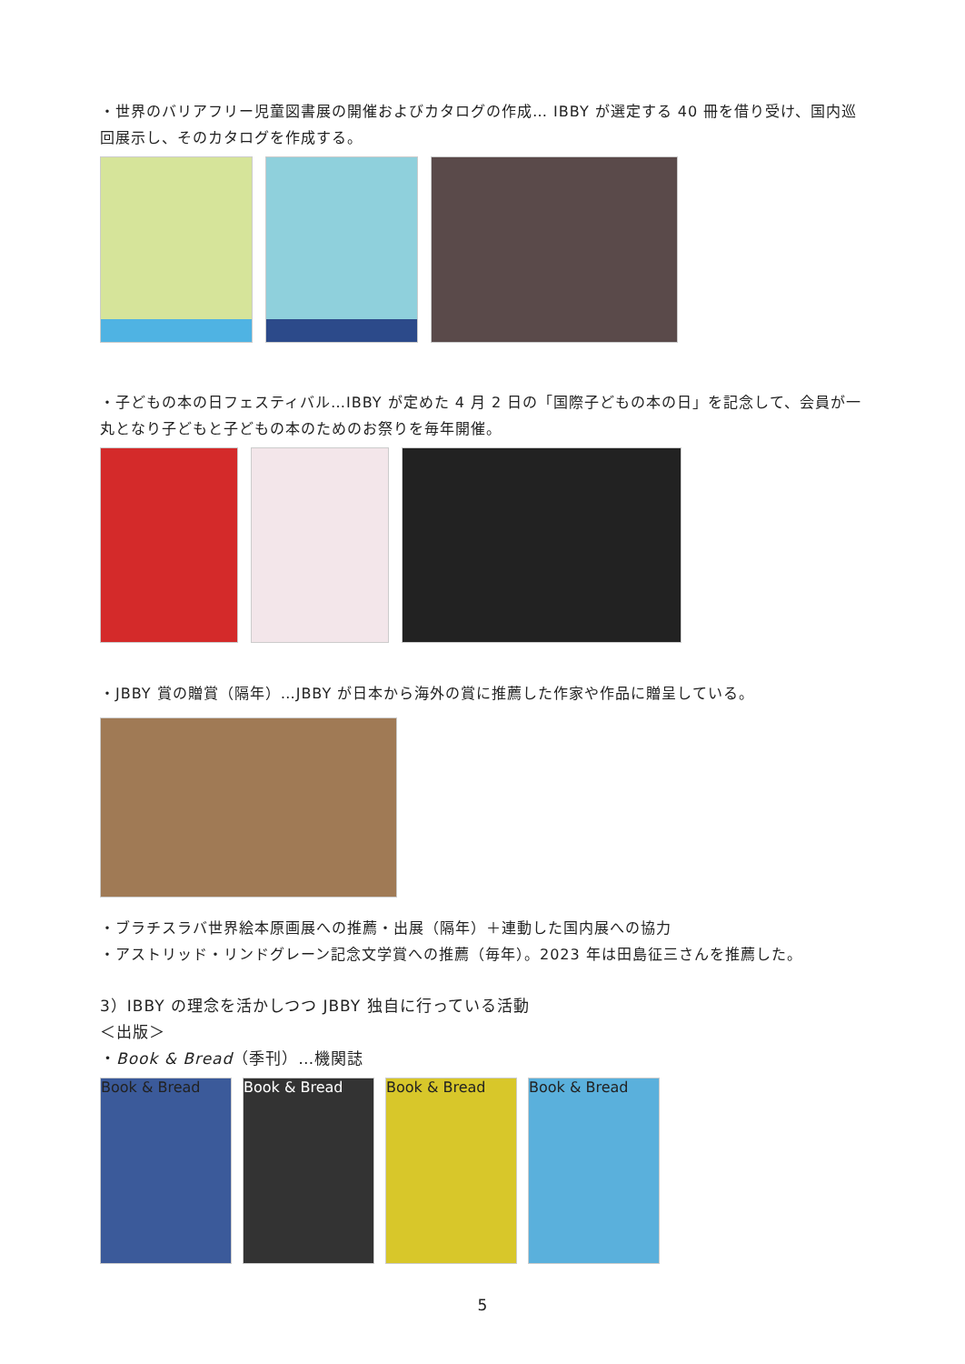・世界のバリアフリー児童図書展の開催およびカタログの作成… IBBY が選定する 40 冊を借り受け、国内巡回展示し、そのカタログを作成する。
・子どもの本の日フェスティバル…IBBY が定めた 4 月 2 日の「国際子どもの本の日」を記念して、会員が一丸となり子どもと子どもの本のためのお祭りを毎年開催。
・JBBY 賞の贈賞（隔年）…JBBY が日本から海外の賞に推薦した作家や作品に贈呈している。
・ブラチスラバ世界絵本原画展への推薦・出展（隔年）＋連動した国内展への協力
・アストリッド・リンドグレーン記念文学賞への推薦（毎年）。2023 年は田島征三さんを推薦した。
3）IBBY の理念を活かしつつ JBBY 独自に行っている活動
＜出版＞
・Book & Bread（季刊）…機関誌
Book & Bread Book & Bread Book & Bread Book & Bread
5